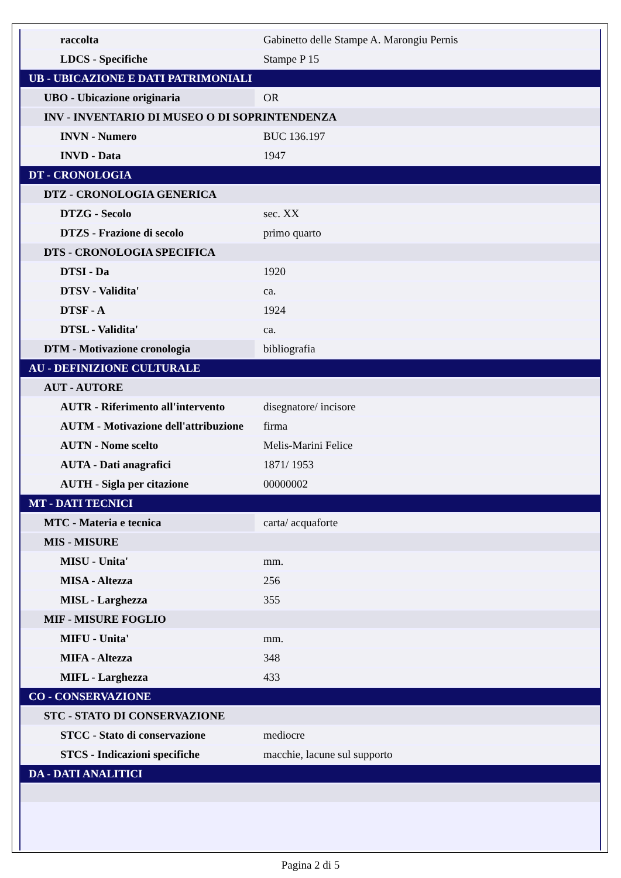| raccolta | Gabinetto delle Stampe A. Marongiu Pernis |
| LDCS - Specifiche | Stampe P 15 |
| UB - UBICAZIONE E DATI PATRIMONIALI | |
| UBO - Ubicazione originaria | OR |
| INV - INVENTARIO DI MUSEO O DI SOPRINTENDENZA | |
| INVN - Numero | BUC 136.197 |
| INVD - Data | 1947 |
| DT - CRONOLOGIA | |
| DTZ - CRONOLOGIA GENERICA | |
| DTZG - Secolo | sec. XX |
| DTZS - Frazione di secolo | primo quarto |
| DTS - CRONOLOGIA SPECIFICA | |
| DTSI - Da | 1920 |
| DTSV - Validita' | ca. |
| DTSF - A | 1924 |
| DTSL - Validita' | ca. |
| DTM - Motivazione cronologia | bibliografia |
| AU - DEFINIZIONE CULTURALE | |
| AUT - AUTORE | |
| AUTR - Riferimento all'intervento | disegnatore/ incisore |
| AUTM - Motivazione dell'attribuzione | firma |
| AUTN - Nome scelto | Melis-Marini Felice |
| AUTA - Dati anagrafici | 1871/ 1953 |
| AUTH - Sigla per citazione | 00000002 |
| MT - DATI TECNICI | |
| MTC - Materia e tecnica | carta/ acquaforte |
| MIS - MISURE | |
| MISU - Unita' | mm. |
| MISA - Altezza | 256 |
| MISL - Larghezza | 355 |
| MIF - MISURE FOGLIO | |
| MIFU - Unita' | mm. |
| MIFA - Altezza | 348 |
| MIFL - Larghezza | 433 |
| CO - CONSERVAZIONE | |
| STC - STATO DI CONSERVAZIONE | |
| STCC - Stato di conservazione | mediocre |
| STCS - Indicazioni specifiche | macchie, lacune sul supporto |
| DA - DATI ANALITICI | |
Pagina 2 di 5